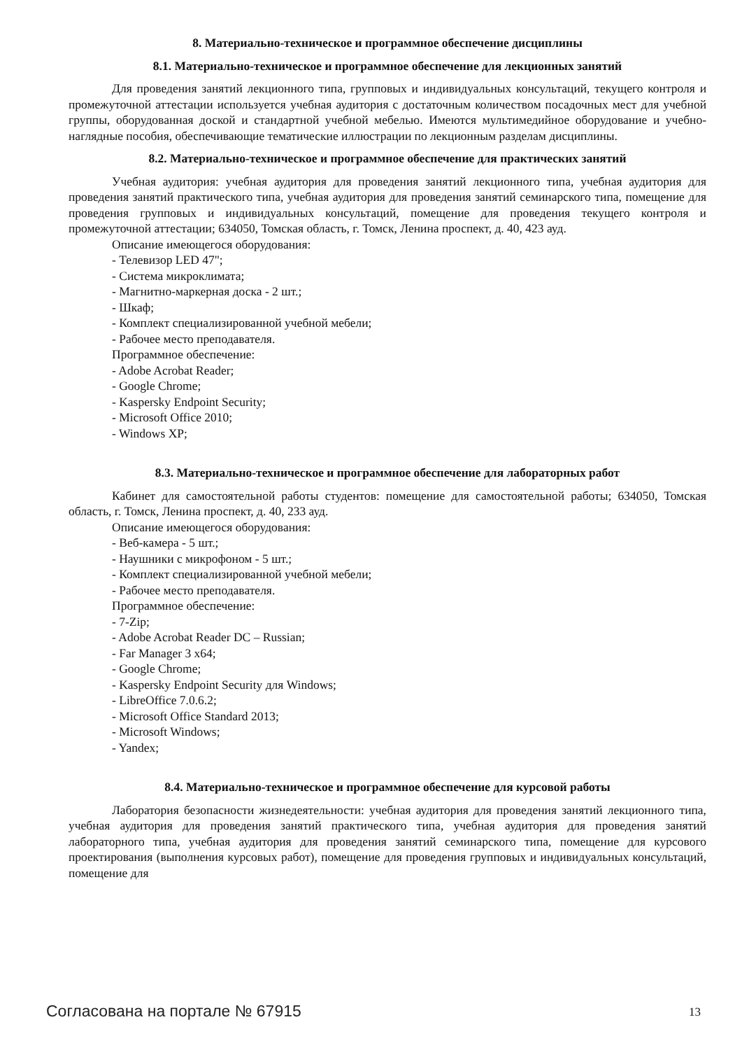8. Материально-техническое и программное обеспечение дисциплины
8.1. Материально-техническое и программное обеспечение для лекционных занятий
Для проведения занятий лекционного типа, групповых и индивидуальных консультаций, текущего контроля и промежуточной аттестации используется учебная аудитория с достаточным количеством посадочных мест для учебной группы, оборудованная доской и стандартной учебной мебелью. Имеются мультимедийное оборудование и учебно-наглядные пособия, обеспечивающие тематические иллюстрации по лекционным разделам дисциплины.
8.2. Материально-техническое и программное обеспечение для практических занятий
Учебная аудитория: учебная аудитория для проведения занятий лекционного типа, учебная аудитория для проведения занятий практического типа, учебная аудитория для проведения занятий семинарского типа, помещение для проведения групповых и индивидуальных консультаций, помещение для проведения текущего контроля и промежуточной аттестации; 634050, Томская область, г. Томск, Ленина проспект, д. 40, 423 ауд.
Описание имеющегося оборудования:
- Телевизор LED 47";
- Система микроклимата;
- Магнитно-маркерная доска - 2 шт.;
- Шкаф;
- Комплект специализированной учебной мебели;
- Рабочее место преподавателя.
Программное обеспечение:
- Adobe Acrobat Reader;
- Google Chrome;
- Kaspersky Endpoint Security;
- Microsoft Office 2010;
- Windows XP;
8.3. Материально-техническое и программное обеспечение для лабораторных работ
Кабинет для самостоятельной работы студентов: помещение для самостоятельной работы; 634050, Томская область, г. Томск, Ленина проспект, д. 40, 233 ауд.
Описание имеющегося оборудования:
- Веб-камера - 5 шт.;
- Наушники с микрофоном - 5 шт.;
- Комплект специализированной учебной мебели;
- Рабочее место преподавателя.
Программное обеспечение:
- 7-Zip;
- Adobe Acrobat Reader DC – Russian;
- Far Manager 3 x64;
- Google Chrome;
- Kaspersky Endpoint Security для Windows;
- LibreOffice 7.0.6.2;
- Microsoft Office Standard 2013;
- Microsoft Windows;
- Yandex;
8.4. Материально-техническое и программное обеспечение для курсовой работы
Лаборатория безопасности жизнедеятельности: учебная аудитория для проведения занятий лекционного типа, учебная аудитория для проведения занятий практического типа, учебная аудитория для проведения занятий лабораторного типа, учебная аудитория для проведения занятий семинарского типа, помещение для курсового проектирования (выполнения курсовых работ), помещение для проведения групповых и индивидуальных консультаций, помещение для
Согласована на портале № 67915 13